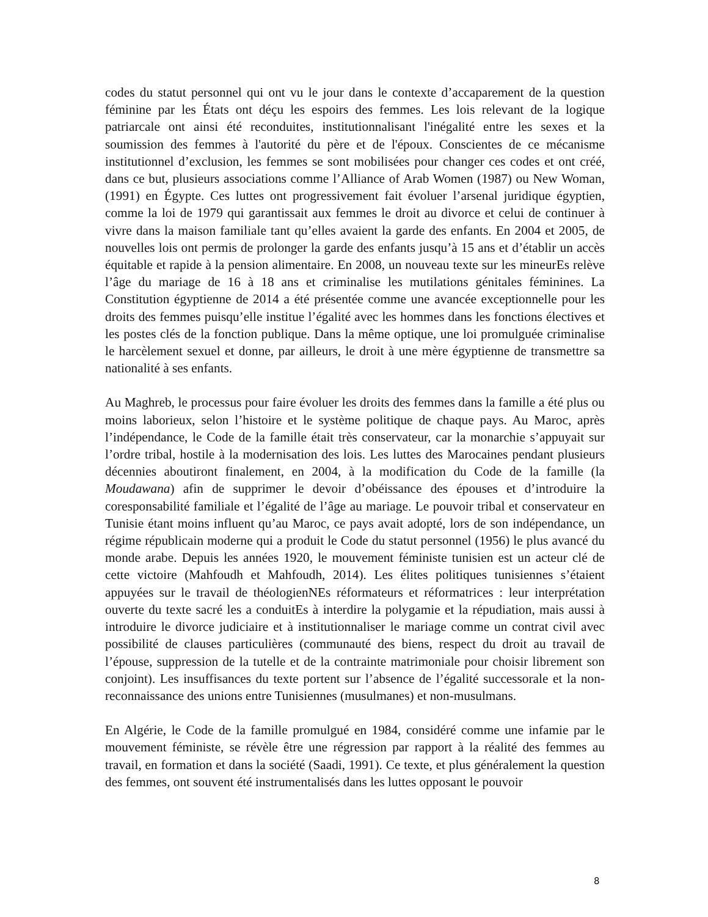codes du statut personnel qui ont vu le jour dans le contexte d’accaparement de la question féminine par les États ont déçu les espoirs des femmes. Les lois relevant de la logique patriarcale ont ainsi été reconduites, institutionnalisant l'inégalité entre les sexes et la soumission des femmes à l'autorité du père et de l'époux. Conscientes de ce mécanisme institutionnel d’exclusion, les femmes se sont mobilisées pour changer ces codes et ont créé, dans ce but, plusieurs associations comme l’Alliance of Arab Women (1987) ou New Woman, (1991) en Égypte. Ces luttes ont progressivement fait évoluer l’arsenal juridique égyptien, comme la loi de 1979 qui garantissait aux femmes le droit au divorce et celui de continuer à vivre dans la maison familiale tant qu’elles avaient la garde des enfants. En 2004 et 2005, de nouvelles lois ont permis de prolonger la garde des enfants jusqu’à 15 ans et d’établir un accès équitable et rapide à la pension alimentaire. En 2008, un nouveau texte sur les mineurEs relève l’âge du mariage de 16 à 18 ans et criminalise les mutilations génitales féminines. La Constitution égyptienne de 2014 a été présentée comme une avancée exceptionnelle pour les droits des femmes puisqu’elle institue l’égalité avec les hommes dans les fonctions électives et les postes clés de la fonction publique. Dans la même optique, une loi promulguée criminalise le harcèlement sexuel et donne, par ailleurs, le droit à une mère égyptienne de transmettre sa nationalité à ses enfants.
Au Maghreb, le processus pour faire évoluer les droits des femmes dans la famille a été plus ou moins laborieux, selon l’histoire et le système politique de chaque pays. Au Maroc, après l’indépendance, le Code de la famille était très conservateur, car la monarchie s’appuyait sur l’ordre tribal, hostile à la modernisation des lois. Les luttes des Marocaines pendant plusieurs décennies aboutiront finalement, en 2004, à la modification du Code de la famille (la Moudawana) afin de supprimer le devoir d’obéissance des épouses et d’introduire la coresponsabilité familiale et l’égalité de l’âge au mariage. Le pouvoir tribal et conservateur en Tunisie étant moins influent qu’au Maroc, ce pays avait adopté, lors de son indépendance, un régime républicain moderne qui a produit le Code du statut personnel (1956) le plus avancé du monde arabe. Depuis les années 1920, le mouvement féministe tunisien est un acteur clé de cette victoire (Mahfoudh et Mahfoudh, 2014). Les élites politiques tunisiennes s’étaient appuyées sur le travail de théologienNEs réformateurs et réformatrices : leur interprétation ouverte du texte sacré les a conduitEs à interdire la polygamie et la répudiation, mais aussi à introduire le divorce judiciaire et à institutionnaliser le mariage comme un contrat civil avec possibilité de clauses particulières (communauté des biens, respect du droit au travail de l’épouse, suppression de la tutelle et de la contrainte matrimoniale pour choisir librement son conjoint). Les insuffisances du texte portent sur l’absence de l’égalité successorale et la non-reconnaissance des unions entre Tunisiennes (musulmanes) et non-musulmans.
En Algérie, le Code de la famille promulgué en 1984, considéré comme une infamie par le mouvement féministe, se révèle être une régression par rapport à la réalité des femmes au travail, en formation et dans la société (Saadi, 1991). Ce texte, et plus généralement la question des femmes, ont souvent été instrumentalisés dans les luttes opposant le pouvoir
8